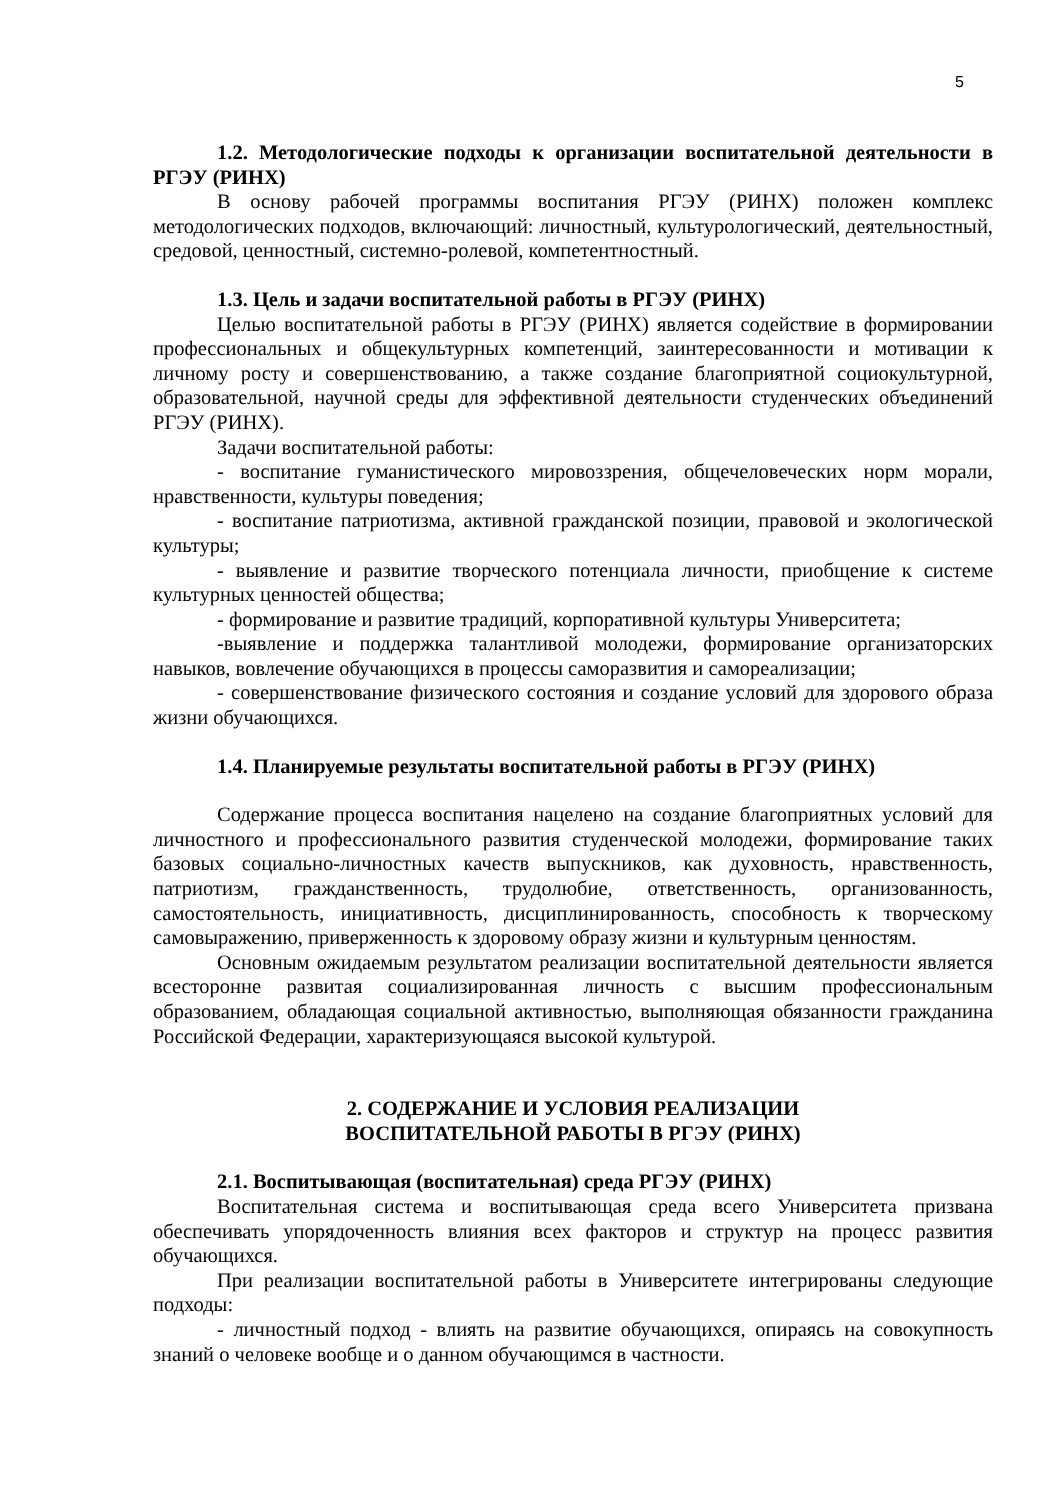5
1.2. Методологические подходы к организации воспитательной деятельности в РГЭУ (РИНХ)
В основу рабочей программы воспитания РГЭУ (РИНХ) положен комплекс методологических подходов, включающий: личностный, культурологический, деятельностный, средовой, ценностный, системно-ролевой, компетентностный.
1.3. Цель и задачи воспитательной работы в РГЭУ (РИНХ)
Целью воспитательной работы в РГЭУ (РИНХ) является содействие в формировании профессиональных и общекультурных компетенций, заинтересованности и мотивации к личному росту и совершенствованию, а также создание благоприятной социокультурной, образовательной, научной среды для эффективной деятельности студенческих объединений РГЭУ (РИНХ).
Задачи воспитательной работы:
- воспитание гуманистического мировоззрения, общечеловеческих норм морали, нравственности, культуры поведения;
- воспитание патриотизма, активной гражданской позиции, правовой и экологической культуры;
- выявление и развитие творческого потенциала личности, приобщение к системе культурных ценностей общества;
- формирование и развитие традиций, корпоративной культуры Университета;
-выявление и поддержка талантливой молодежи, формирование организаторских навыков, вовлечение обучающихся в процессы саморазвития и самореализации;
- совершенствование физического состояния и создание условий для здорового образа жизни обучающихся.
1.4. Планируемые результаты воспитательной работы в РГЭУ (РИНХ)
Содержание процесса воспитания нацелено на создание благоприятных условий для личностного и профессионального развития студенческой молодежи, формирование таких базовых социально-личностных качеств выпускников, как духовность, нравственность, патриотизм, гражданственность, трудолюбие, ответственность, организованность, самостоятельность, инициативность, дисциплинированность, способность к творческому самовыражению, приверженность к здоровому образу жизни и культурным ценностям.
Основным ожидаемым результатом реализации воспитательной деятельности является всесторонне развитая социализированная личность с высшим профессиональным образованием, обладающая социальной активностью, выполняющая обязанности гражданина Российской Федерации, характеризующаяся высокой культурой.
2. СОДЕРЖАНИЕ И УСЛОВИЯ РЕАЛИЗАЦИИ
ВОСПИТАТЕЛЬНОЙ РАБОТЫ В РГЭУ (РИНХ)
2.1. Воспитывающая (воспитательная) среда РГЭУ (РИНХ)
Воспитательная система и воспитывающая среда всего Университета призвана обеспечивать упорядоченность влияния всех факторов и структур на процесс развития обучающихся.
При реализации воспитательной работы в Университете интегрированы следующие подходы:
- личностный подход - влиять на развитие обучающихся, опираясь на совокупность знаний о человеке вообще и о данном обучающимся в частности.